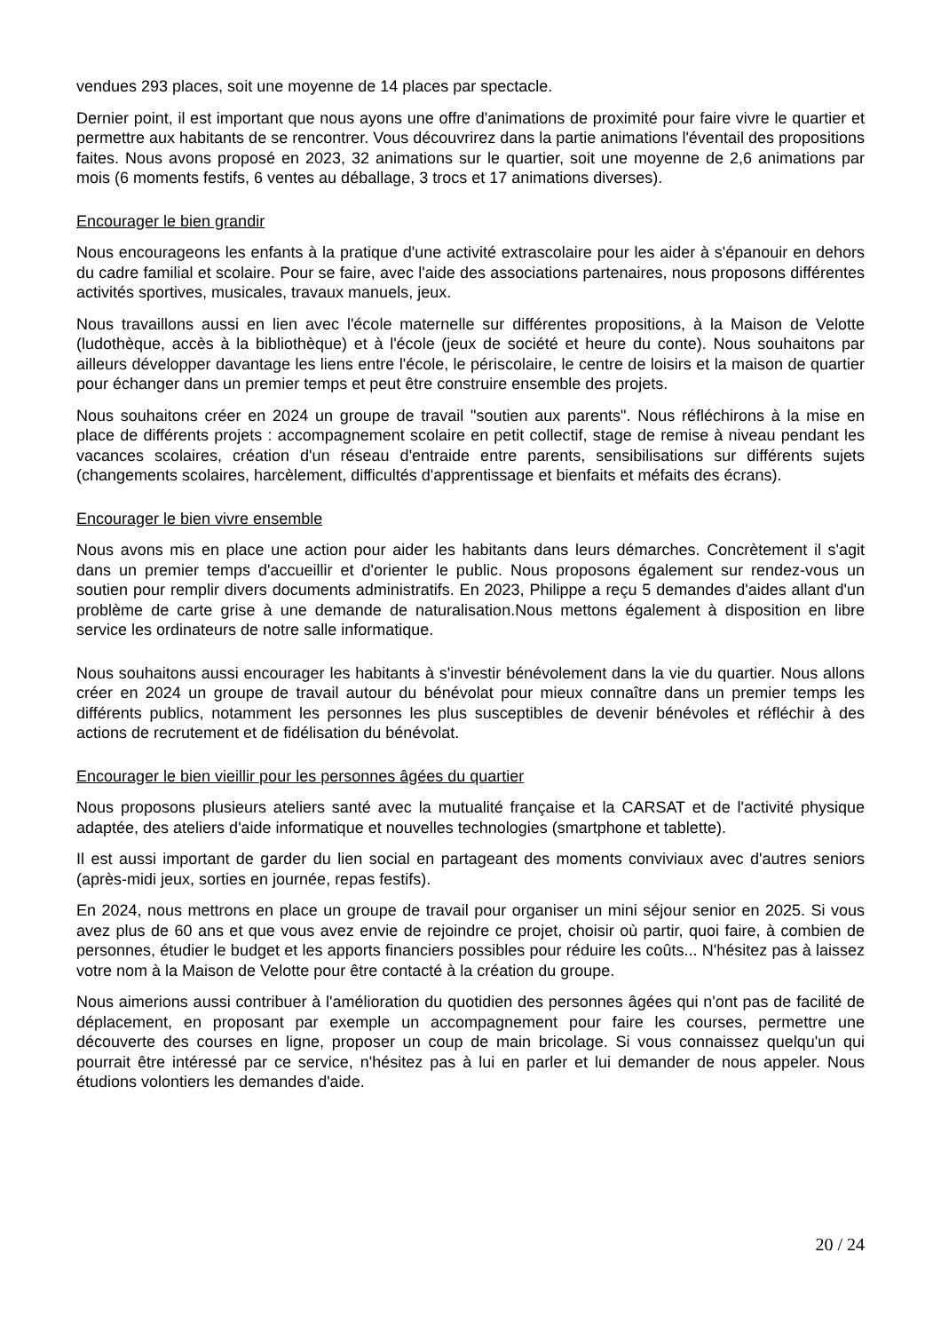vendues 293 places, soit une moyenne de 14 places par spectacle.
Dernier point, il est important que nous ayons une offre d'animations de proximité pour faire vivre le quartier et permettre aux habitants de se rencontrer. Vous découvrirez dans la partie animations l'éventail des propositions faites. Nous avons proposé en 2023, 32 animations sur le quartier, soit une moyenne de 2,6 animations par mois (6 moments festifs, 6 ventes au déballage, 3 trocs et 17 animations diverses).
Encourager le bien grandir
Nous encourageons les enfants à la pratique d'une activité extrascolaire pour les aider à s'épanouir en dehors du cadre familial et scolaire. Pour se faire, avec l'aide des associations partenaires, nous proposons différentes activités sportives, musicales, travaux manuels, jeux.
Nous travaillons aussi en lien avec l'école maternelle sur différentes propositions, à la Maison de Velotte (ludothèque, accès à la bibliothèque) et à l'école (jeux de société et heure du conte). Nous souhaitons par ailleurs développer davantage les liens entre l'école, le périscolaire, le centre de loisirs et la maison de quartier pour échanger dans un premier temps et peut être construire ensemble des projets.
Nous souhaitons créer en 2024 un groupe de travail "soutien aux parents". Nous réfléchirons à la mise en place de différents projets : accompagnement scolaire en petit collectif, stage de remise à niveau pendant les vacances scolaires, création d'un réseau d'entraide entre parents, sensibilisations sur différents sujets (changements scolaires, harcèlement, difficultés d'apprentissage et bienfaits et méfaits des écrans).
Encourager le bien vivre ensemble
Nous avons mis en place une action pour aider les habitants dans leurs démarches. Concrètement il s'agit dans un premier temps d'accueillir et d'orienter le public. Nous proposons également sur rendez-vous un soutien pour remplir divers documents administratifs. En 2023, Philippe a reçu 5 demandes d'aides allant d'un problème de carte grise à une demande de naturalisation.Nous mettons également à disposition en libre service les ordinateurs de notre salle informatique.
Nous souhaitons aussi encourager les habitants à s'investir bénévolement dans la vie du quartier. Nous allons créer en 2024 un groupe de travail autour du bénévolat pour mieux connaître dans un premier temps les différents publics, notamment les personnes les plus susceptibles de devenir bénévoles et réfléchir à des actions de recrutement et de fidélisation du bénévolat.
Encourager le bien vieillir pour les personnes âgées du quartier
Nous proposons plusieurs ateliers santé avec la mutualité française et la CARSAT et de l'activité physique adaptée, des ateliers d'aide informatique et nouvelles technologies (smartphone et tablette).
Il est aussi important de garder du lien social en partageant des moments conviviaux avec d'autres seniors (après-midi jeux, sorties en journée, repas festifs).
En 2024, nous mettrons en place un groupe de travail pour organiser un mini séjour senior en 2025. Si vous avez plus de 60 ans et que vous avez envie de rejoindre ce projet, choisir où partir, quoi faire, à combien de personnes, étudier le budget et les apports financiers possibles pour réduire les coûts... N'hésitez pas à laissez votre nom à la Maison de Velotte pour être contacté à la création du groupe.
Nous aimerions aussi contribuer à l'amélioration du quotidien des personnes âgées qui n'ont pas de facilité de déplacement, en proposant par exemple un accompagnement pour faire les courses, permettre une découverte des courses en ligne, proposer un coup de main bricolage. Si vous connaissez quelqu'un qui pourrait être intéressé par ce service, n'hésitez pas à lui en parler et lui demander de nous appeler. Nous étudions volontiers les demandes d'aide.
20 / 24